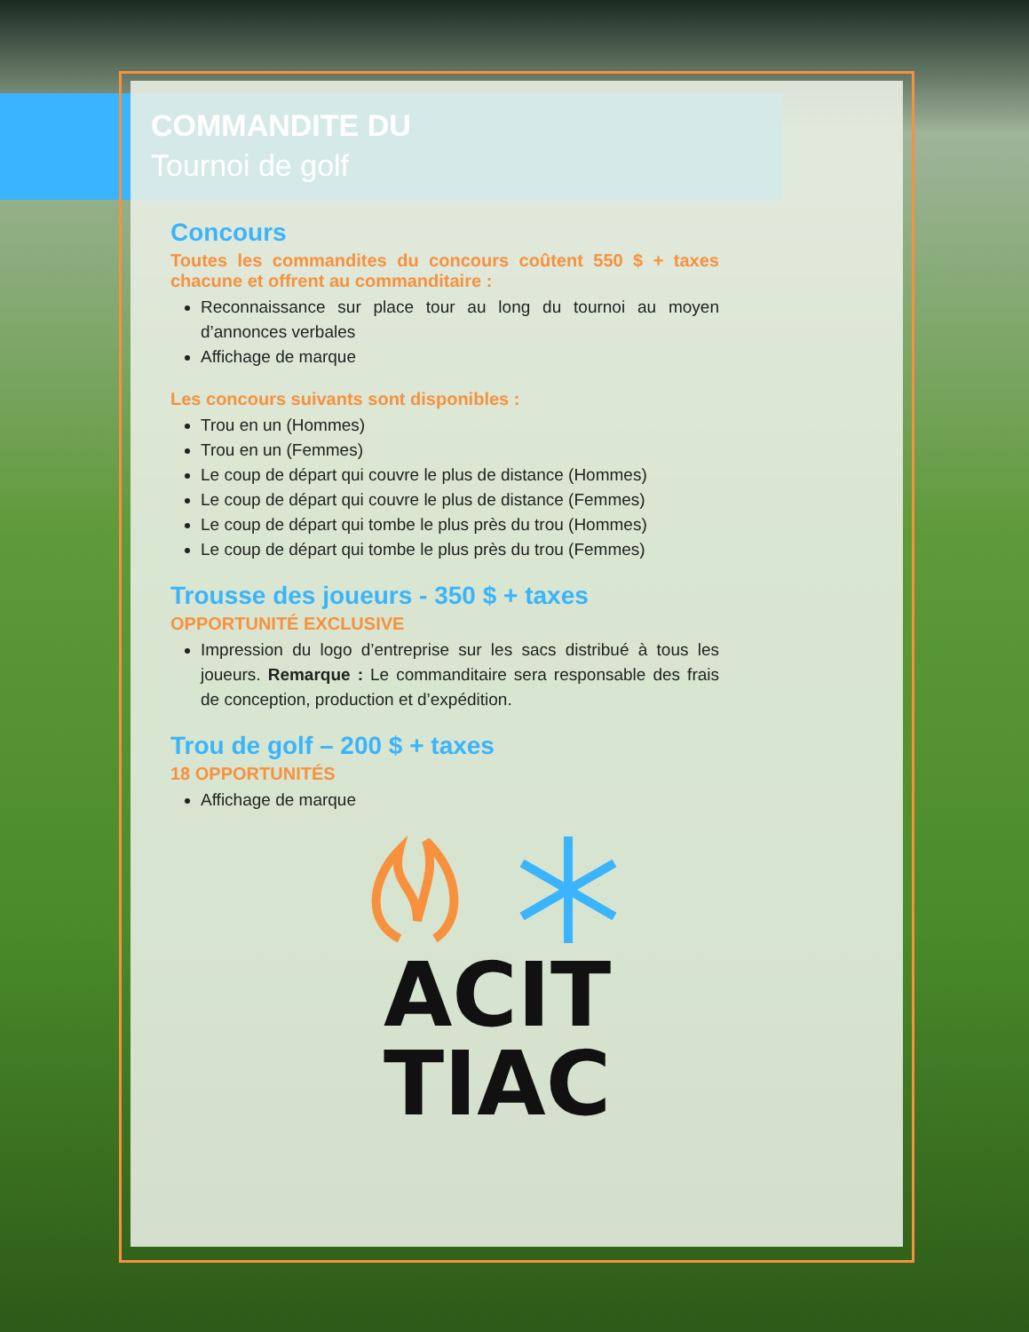COMMANDITE DU
Tournoi de golf
Concours
Toutes les commandites du concours coûtent 550 $ + taxes chacune et offrent au commanditaire :
Reconnaissance sur place tour au long du tournoi au moyen d’annonces verbales
Affichage de marque
Les concours suivants sont disponibles :
Trou en un (Hommes)
Trou en un (Femmes)
Le coup de départ qui couvre le plus de distance (Hommes)
Le coup de départ qui couvre le plus de distance (Femmes)
Le coup de départ qui tombe le plus près du trou (Hommes)
Le coup de départ qui tombe le plus près du trou (Femmes)
Trousse des joueurs - 350 $ + taxes
OPPORTUNITÉ EXCLUSIVE
Impression du logo d’entreprise sur les sacs distribué à tous les joueurs. Remarque : Le commanditaire sera responsable des frais de conception, production et d’expédition.
Trou de golf – 200 $ + taxes
18 OPPORTUNITÉS
Affichage de marque
ACIT
TIAC